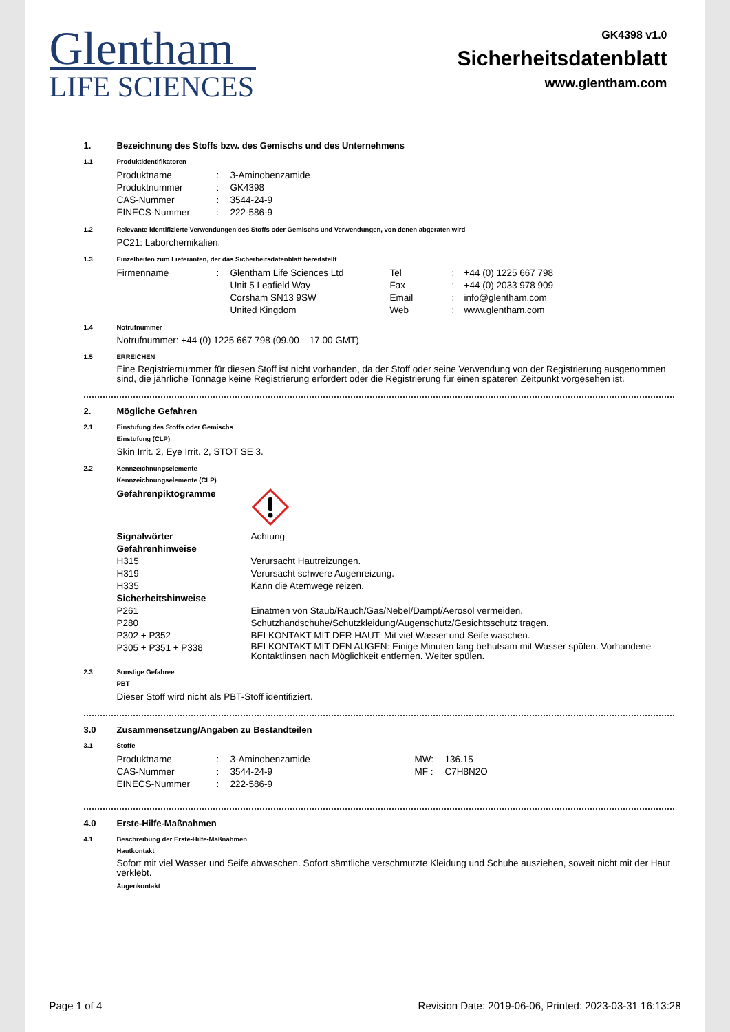Glentham
LIFE SCIENCES
GK4398 v1.0
Sicherheitsdatenblatt
www.glentham.com
1. Bezeichnung des Stoffs bzw. des Gemischs und des Unternehmens
1.1 Produktidentifikatoren
| Produktname | : | 3-Aminobenzamide |
| Produktnummer | : | GK4398 |
| CAS-Nummer | : | 3544-24-9 |
| EINECS-Nummer | : | 222-586-9 |
1.2 Relevante identifizierte Verwendungen des Stoffs oder Gemischs und Verwendungen, von denen abgeraten wird
PC21: Laborchemikalien.
1.3 Einzelheiten zum Lieferanten, der das Sicherheitsdatenblatt bereitstellt
| Firmenname | : | Glentham Life Sciences Ltd | Tel | : | +44 (0) 1225 667 798 |
| | | Unit 5 Leafield Way | Fax | : | +44 (0) 2033 978 909 |
| | | Corsham SN13 9SW | Email | : | info@glentham.com |
| | | United Kingdom | Web | : | www.glentham.com |
1.4 Notrufnummer
Notrufnummer: +44 (0) 1225 667 798 (09.00 – 17.00 GMT)
1.5 ERREICHEN
Eine Registriernummer für diesen Stoff ist nicht vorhanden, da der Stoff oder seine Verwendung von der Registrierung ausgenommen sind, die jährliche Tonnage keine Registrierung erfordert oder die Registrierung für einen späteren Zeitpunkt vorgesehen ist.
2. Mögliche Gefahren
2.1 Einstufung des Stoffs oder Gemischs
Einstufung (CLP)
Skin Irrit. 2, Eye Irrit. 2, STOT SE 3.
2.2 Kennzeichnungselemente
Kennzeichnungselemente (CLP)
| Gefahrenpiktogramme | |
| Signalwörter | Achtung |
| Gefahrenhinweise | |
| H315 | Verursacht Hautreizungen. |
| H319 | Verursacht schwere Augenreizung. |
| H335 | Kann die Atemwege reizen. |
| Sicherheitshinweise | |
| P261 | Einatmen von Staub/Rauch/Gas/Nebel/Dampf/Aerosol vermeiden. |
| P280 | Schutzhandschuhe/Schutzkleidung/Augenschutz/Gesichtsschutz tragen. |
| P302 + P352 | BEI KONTAKT MIT DER HAUT: Mit viel Wasser und Seife waschen. |
| P305 + P351 + P338 | BEI KONTAKT MIT DEN AUGEN: Einige Minuten lang behutsam mit Wasser spülen. Vorhandene Kontaktlinsen nach Möglichkeit entfernen. Weiter spülen. |
2.3 Sonstige Gefahree
PBT
Dieser Stoff wird nicht als PBT-Stoff identifiziert.
3.0 Zusammensetzung/Angaben zu Bestandteilen
3.1 Stoffe
| Produktname | : | 3-Aminobenzamide | MW: | 136.15 |
| CAS-Nummer | : | 3544-24-9 | MF : | C7H8N2O |
| EINECS-Nummer | : | 222-586-9 | | |
4.0 Erste-Hilfe-Maßnahmen
4.1 Beschreibung der Erste-Hilfe-Maßnahmen
Hautkontakt
Sofort mit viel Wasser und Seife abwaschen. Sofort sämtliche verschmutzte Kleidung und Schuhe ausziehen, soweit nicht mit der Haut verklebt.
Augenkontakt
Page 1 of 4 Revision Date: 2019-06-06, Printed: 2023-03-31 16:13:28